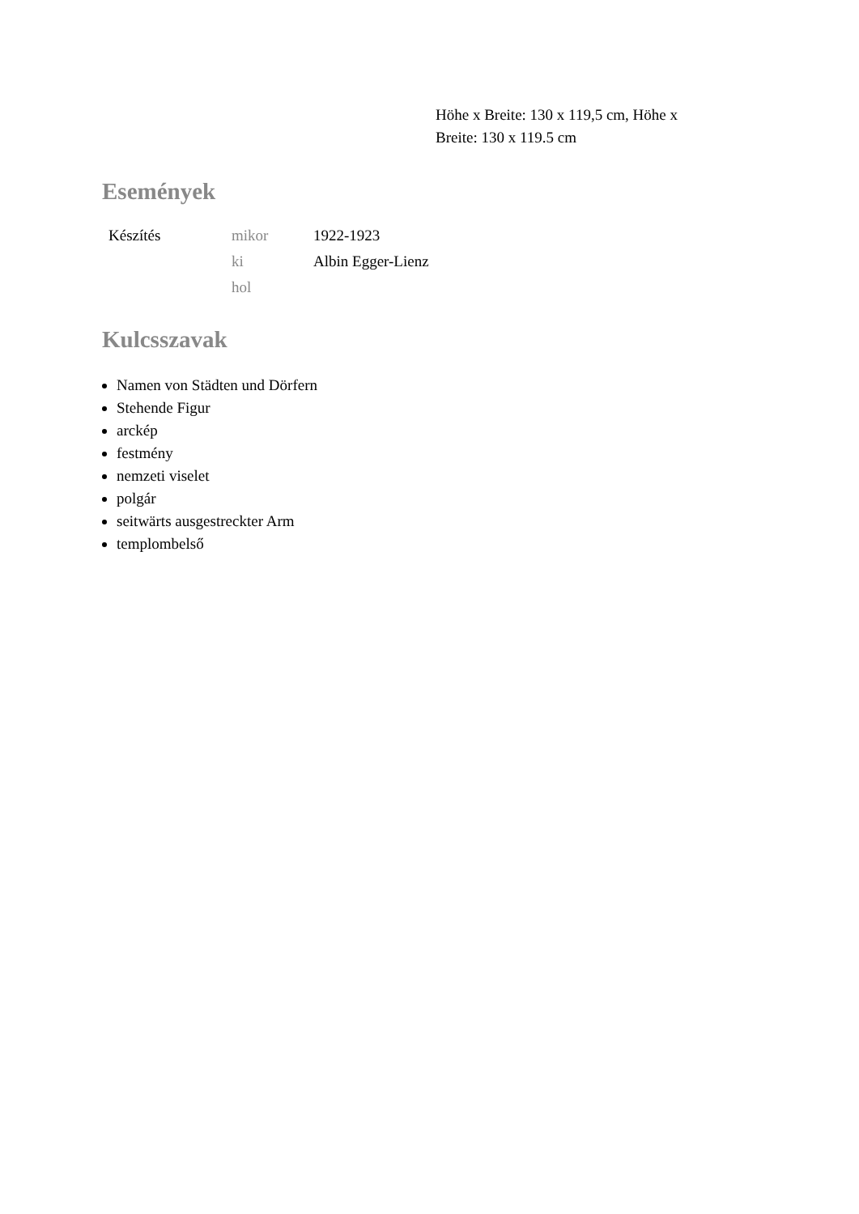Höhe x Breite: 130 x 119,5 cm, Höhe x Breite: 130 x 119.5 cm
Események
| Készítés | mikor | 1922-1923 |
| | ki | Albin Egger-Lienz |
| | hol | |
Kulcsszavak
Namen von Städten und Dörfern
Stehende Figur
arckép
festmény
nemzeti viselet
polgár
seitwärts ausgestreckter Arm
templombelső